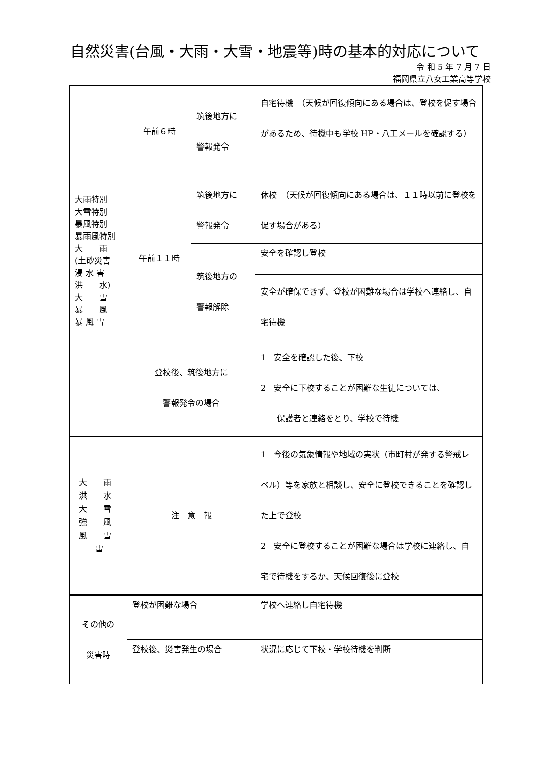自然災害(台風・大雨・大雪・地震等)時の基本的対応について
令 和 5 年 7 月 7 日
福岡県立八女工業高等学校
| 大雨特別 大雪特別 暴風特別 暴雨風特別 大 雨 (土砂災害 浸 水 害 洪 水) 大 雪 暴 風 暴 風 雪 | 午前６時 | 筑後地方に 警報発令 | 自宅待機 （天候が回復傾向にある場合は、登校を促す場合があるため、待機中も学校 HP・八工メールを確認する） |
| | 午前１１時 | 筑後地方に 警報発令 | 休校 （天候が回復傾向にある場合は、１１時以前に登校を促す場合がある） |
| | | 筑後地方の 警報解除 | 安全を確認し登校 |
| | | | 安全が確保できず、登校が困難な場合は学校へ連絡し、自宅待機 |
| | 登校後、筑後地方に 警報発令の場合 | | 1 安全を確認した後、下校 2 安全に下校することが困難な生徒については、 保護者と連絡をとり、学校で待機 |
| 大 雨 洪 水 大 雪 強 風 風 雪 雷 | 注 意 報 | | 1 今後の気象情報や地域の実状（市町村が発する警戒レベル）等を家族と相談し、安全に登校できることを確認した上で登校 2 安全に登校することが困難な場合は学校に連絡し、自宅で待機をするか、天候回復後に登校 |
| その他の 災害時 | 登校が困難な場合 | | 学校へ連絡し自宅待機 |
| | 登校後、災害発生の場合 | | 状況に応じて下校・学校待機を判断 |